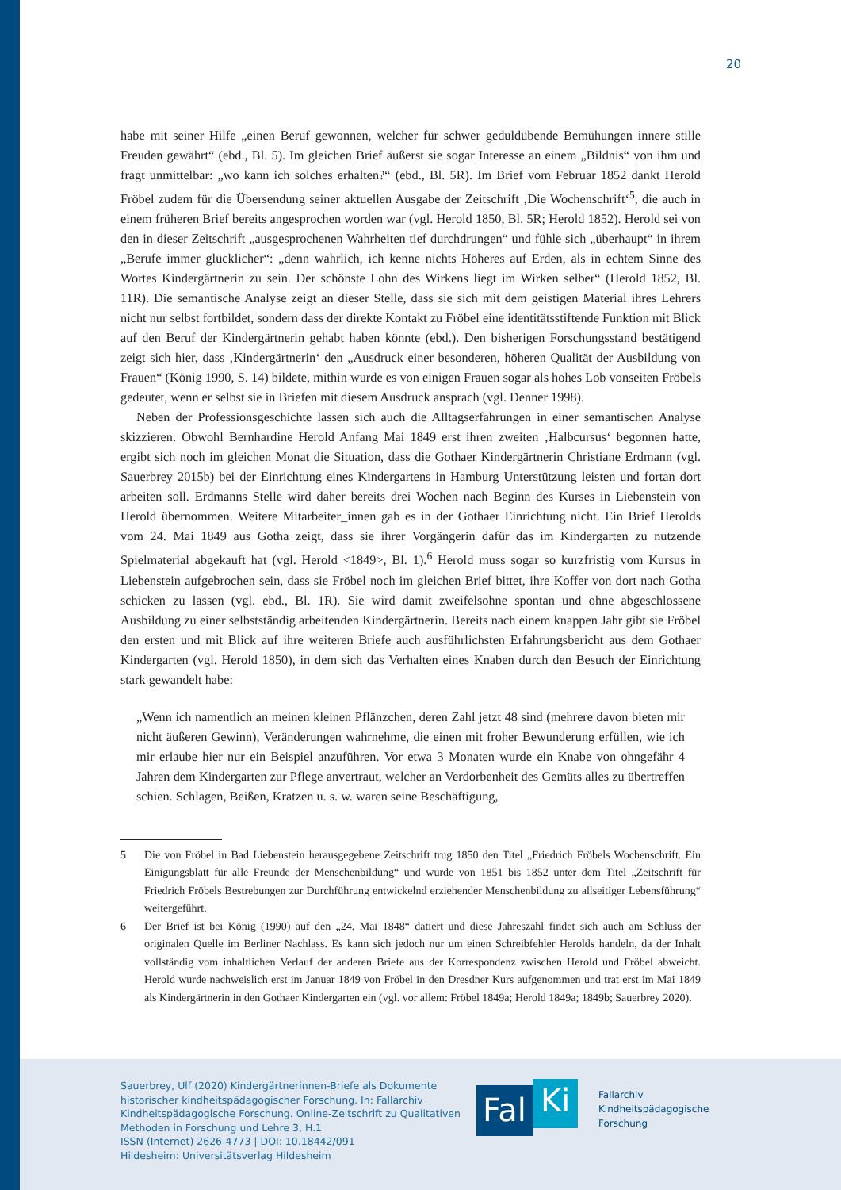20
habe mit seiner Hilfe „einen Beruf gewonnen, welcher für schwer geduldübende Bemühungen innere stille Freuden gewährt“ (ebd., Bl. 5). Im gleichen Brief äußerst sie sogar Interesse an einem „Bildnis“ von ihm und fragt unmittelbar: „wo kann ich solches erhalten?“ (ebd., Bl. 5R). Im Brief vom Februar 1852 dankt Herold Fröbel zudem für die Übersendung seiner aktuellen Ausgabe der Zeitschrift ‚Die Wochenschrift‘<sup>5</sup>, die auch in einem früheren Brief bereits angesprochen worden war (vgl. Herold 1850, Bl. 5R; Herold 1852). Herold sei von den in dieser Zeitschrift „ausgesprochenen Wahrheiten tief durchdrungen“ und fühle sich „überhaupt“ in ihrem „Berufe immer glücklicher“: „denn wahrlich, ich kenne nichts Höheres auf Erden, als in echtem Sinne des Wortes Kindergärtnerin zu sein. Der schönste Lohn des Wirkens liegt im Wirken selber“ (Herold 1852, Bl. 11R). Die semantische Analyse zeigt an dieser Stelle, dass sie sich mit dem geistigen Material ihres Lehrers nicht nur selbst fortbildet, sondern dass der direkte Kontakt zu Fröbel eine identitätsstiftende Funktion mit Blick auf den Beruf der Kindergärtnerin gehabt haben könnte (ebd.). Den bisherigen Forschungsstand bestätigend zeigt sich hier, dass ‚Kindergärtnerin‘ den „Ausdruck einer besonderen, höheren Qualität der Ausbildung von Frauen“ (König 1990, S. 14) bildete, mithin wurde es von einigen Frauen sogar als hohes Lob vonseiten Fröbels gedeutet, wenn er selbst sie in Briefen mit diesem Ausdruck ansprach (vgl. Denner 1998).
Neben der Professionsgeschichte lassen sich auch die Alltagserfahrungen in einer semantischen Analyse skizzieren. Obwohl Bernhardine Herold Anfang Mai 1849 erst ihren zweiten ‚Halbcursus‘ begonnen hatte, ergibt sich noch im gleichen Monat die Situation, dass die Gothaer Kindergärtnerin Christiane Erdmann (vgl. Sauerbrey 2015b) bei der Einrichtung eines Kindergartens in Hamburg Unterstützung leisten und fortan dort arbeiten soll. Erdmanns Stelle wird daher bereits drei Wochen nach Beginn des Kurses in Liebenstein von Herold übernommen. Weitere Mitarbeiter_innen gab es in der Gothaer Einrichtung nicht. Ein Brief Herolds vom 24. Mai 1849 aus Gotha zeigt, dass sie ihrer Vorgängerin dafür das im Kindergarten zu nutzende Spielmaterial abgekauft hat (vgl. Herold <1849>, Bl. 1).<sup>6</sup> Herold muss sogar so kurzfristig vom Kursus in Liebenstein aufgebrochen sein, dass sie Fröbel noch im gleichen Brief bittet, ihre Koffer von dort nach Gotha schicken zu lassen (vgl. ebd., Bl. 1R). Sie wird damit zweifelsohne spontan und ohne abgeschlossene Ausbildung zu einer selbstständig arbeitenden Kindergärtnerin. Bereits nach einem knappen Jahr gibt sie Fröbel den ersten und mit Blick auf ihre weiteren Briefe auch ausführlichsten Erfahrungsbericht aus dem Gothaer Kindergarten (vgl. Herold 1850), in dem sich das Verhalten eines Knaben durch den Besuch der Einrichtung stark gewandelt habe:
„Wenn ich namentlich an meinen kleinen Pflänzchen, deren Zahl jetzt 48 sind (mehrere davon bieten mir nicht äußeren Gewinn), Veränderungen wahrnehme, die einen mit froher Bewunderung erfüllen, wie ich mir erlaube hier nur ein Beispiel anzuführen. Vor etwa 3 Monaten wurde ein Knabe von ohngefähr 4 Jahren dem Kindergarten zur Pflege anvertraut, welcher an Verdorbenheit des Gemüts alles zu übertreffen schien. Schlagen, Beißen, Kratzen u. s. w. waren seine Beschäftigung,
5 Die von Fröbel in Bad Liebenstein herausgegebene Zeitschrift trug 1850 den Titel „Friedrich Fröbels Wochenschrift. Ein Einigungsblatt für alle Freunde der Menschenbildung“ und wurde von 1851 bis 1852 unter dem Titel „Zeitschrift für Friedrich Fröbels Bestrebungen zur Durchführung entwickelnd erziehender Menschenbildung zu allseitiger Lebensführung“ weitergeführt.
6 Der Brief ist bei König (1990) auf den „24. Mai 1848“ datiert und diese Jahreszahl findet sich auch am Schluss der originalen Quelle im Berliner Nachlass. Es kann sich jedoch nur um einen Schreibfehler Herolds handeln, da der Inhalt vollständig vom inhaltlichen Verlauf der anderen Briefe aus der Korrespondenz zwischen Herold und Fröbel abweicht. Herold wurde nachweislich erst im Januar 1849 von Fröbel in den Dresdner Kurs aufgenommen und trat erst im Mai 1849 als Kindergärtnerin in den Gothaer Kindergarten ein (vgl. vor allem: Fröbel 1849a; Herold 1849a; 1849b; Sauerbrey 2020).
Sauerbrey, Ulf (2020) Kindergärtnerinnen-Briefe als Dokumente
historischer kindheitspädagogischer Forschung. In: Fallarchiv
Kindheitspädagogische Forschung. Online-Zeitschrift zu Qualitativen
Methoden in Forschung und Lehre 3, H.1
ISSN (Internet) 2626-4773 | DOI: 10.18442/091
Hildesheim: Universitätsverlag Hildesheim
Fal
Ki
Fallarchiv
Kindheitspädagogische
Forschung